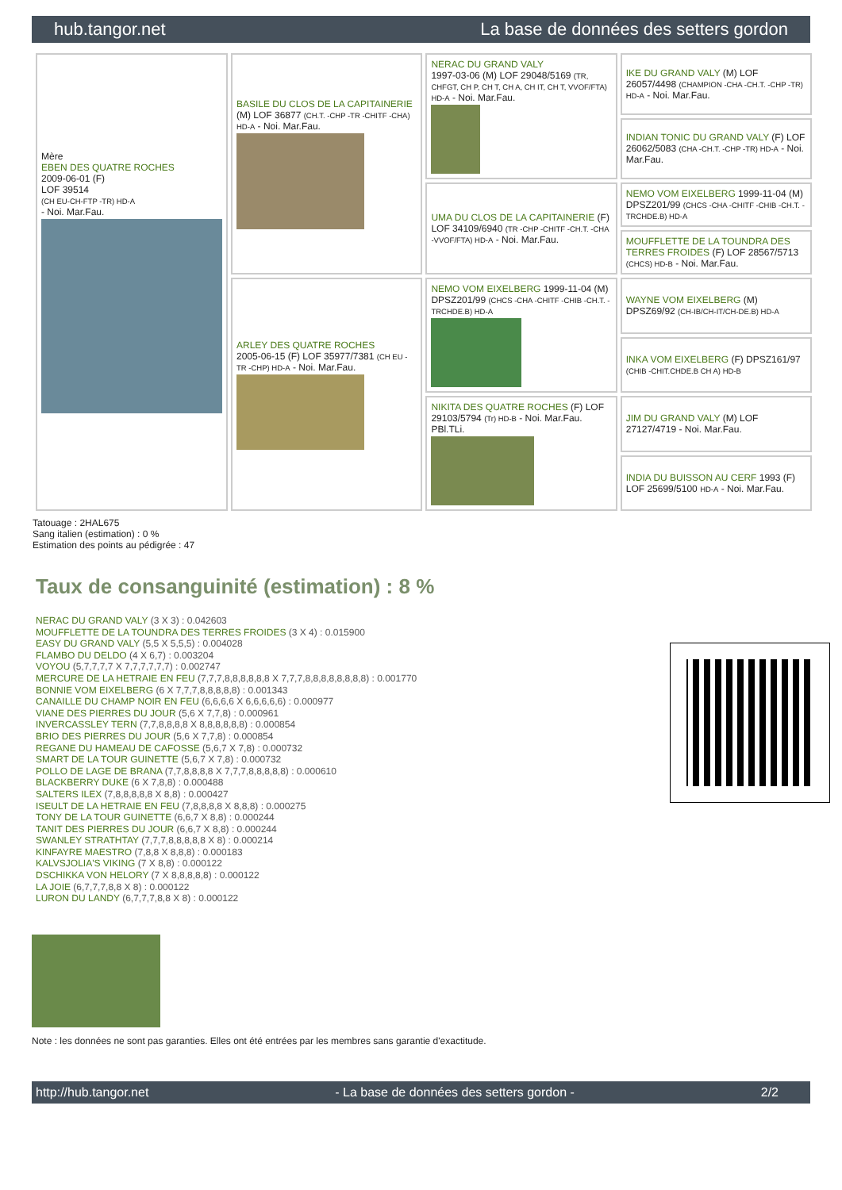hub.tangor.net La base de données des setters gordon
| Mère EBEN DES QUATRE ROCHES 2009-06-01 (F) LOF 39514 (CH EU-CH-FTP -TR) HD-A - Noi. Mar.Fau. | BASILE DU CLOS DE LA CAPITAINERIE (M) LOF 36877 (CH.T. -CHP -TR -CHITF -CHA) HD-A - Noi. Mar.Fau. | NERAC DU GRAND VALY 1997-03-06 (M) LOF 29048/5169 (TR, CHFGT, CH P, CH T, CH A, CH IT, CH T, VVOF/FTA) HD-A - Noi. Mar.Fau. | IKE DU GRAND VALY (M) LOF 26057/4498 (CHAMPION -CHA -CH.T. -CHP -TR) HD-A - Noi. Mar.Fau. |
| | | | INDIAN TONIC DU GRAND VALY (F) LOF 26062/5083 (CHA -CH.T. -CHP -TR) HD-A - Noi. Mar.Fau. |
| | | UMA DU CLOS DE LA CAPITAINERIE (F) LOF 34109/6940 (TR -CHP -CHITF -CH.T. -CHA -VVOF/FTA) HD-A - Noi. Mar.Fau. | NEMO VOM EIXELBERG 1999-11-04 (M) DPSZ201/99 (CHCS -CHA -CHITF -CHIB -CH.T. -TRCHDE.B) HD-A |
| | | | MOUFFLETTE DE LA TOUNDRA DES TERRES FROIDES (F) LOF 28567/5713 (CHCS) HD-B - Noi. Mar.Fau. |
| | ARLEY DES QUATRE ROCHES 2005-06-15 (F) LOF 35977/7381 (CH EU - TR -CHP) HD-A - Noi. Mar.Fau. | NEMO VOM EIXELBERG 1999-11-04 (M) DPSZ201/99 (CHCS -CHA -CHITF -CHIB -CH.T. -TRCHDE.B) HD-A | WAYNE VOM EIXELBERG (M) DPSZ69/92 (CH-IB/CH-IT/CH-DE.B) HD-A |
| | | | INKA VOM EIXELBERG (F) DPSZ161/97 (CHIB -CHIT.CHDE.B CH A) HD-B |
| | | NIKITA DES QUATRE ROCHES (F) LOF 29103/5794 (Tr) HD-B - Noi. Mar.Fau. PBl.TLi. | JIM DU GRAND VALY (M) LOF 27127/4719 - Noi. Mar.Fau. |
| | | | INDIA DU BUISSON AU CERF 1993 (F) LOF 25699/5100 HD-A - Noi. Mar.Fau. |
Tatouage : 2HAL675
Sang italien (estimation) : 0 %
Estimation des points au pédigrée : 47
Taux de consanguinité (estimation) : 8 %
NERAC DU GRAND VALY (3 X 3) : 0.042603
MOUFFLETTE DE LA TOUNDRA DES TERRES FROIDES (3 X 4) : 0.015900
EASY DU GRAND VALY (5,5 X 5,5,5) : 0.004028
FLAMBO DU DELDO (4 X 6,7) : 0.003204
VOYOU (5,7,7,7,7 X 7,7,7,7,7,7) : 0.002747
MERCURE DE LA HETRAIE EN FEU (7,7,7,8,8,8,8,8,8 X 7,7,7,8,8,8,8,8,8,8,8) : 0.001770
BONNIE VOM EIXELBERG (6 X 7,7,7,8,8,8,8,8) : 0.001343
CANAILLE DU CHAMP NOIR EN FEU (6,6,6,6 X 6,6,6,6,6) : 0.000977
VIANE DES PIERRES DU JOUR (5,6 X 7,7,8) : 0.000961
INVERCASSLEY TERN (7,7,8,8,8,8 X 8,8,8,8,8,8) : 0.000854
BRIO DES PIERRES DU JOUR (5,6 X 7,7,8) : 0.000854
REGANE DU HAMEAU DE CAFOSSE (5,6,7 X 7,8) : 0.000732
SMART DE LA TOUR GUINETTE (5,6,7 X 7,8) : 0.000732
POLLO DE LAGE DE BRANA (7,7,8,8,8,8 X 7,7,7,8,8,8,8,8) : 0.000610
BLACKBERRY DUKE (6 X 7,8,8) : 0.000488
SALTERS ILEX (7,8,8,8,8,8 X 8,8) : 0.000427
ISEULT DE LA HETRAIE EN FEU (7,8,8,8,8 X 8,8,8) : 0.000275
TONY DE LA TOUR GUINETTE (6,6,7 X 8,8) : 0.000244
TANIT DES PIERRES DU JOUR (6,6,7 X 8,8) : 0.000244
SWANLEY STRATHTAY (7,7,7,8,8,8,8,8 X 8) : 0.000214
KINFAYRE MAESTRO (7,8,8 X 8,8,8) : 0.000183
KALVSJOLIA'S VIKING (7 X 8,8) : 0.000122
DSCHIKKA VON HELORY (7 X 8,8,8,8,8) : 0.000122
LA JOIE (6,7,7,7,8,8 X 8) : 0.000122
LURON DU LANDY (6,7,7,7,8,8 X 8) : 0.000122
Note : les données ne sont pas garanties. Elles ont été entrées par les membres sans garantie d'exactitude.
http://hub.tangor.net - La base de données des setters gordon - 2/2